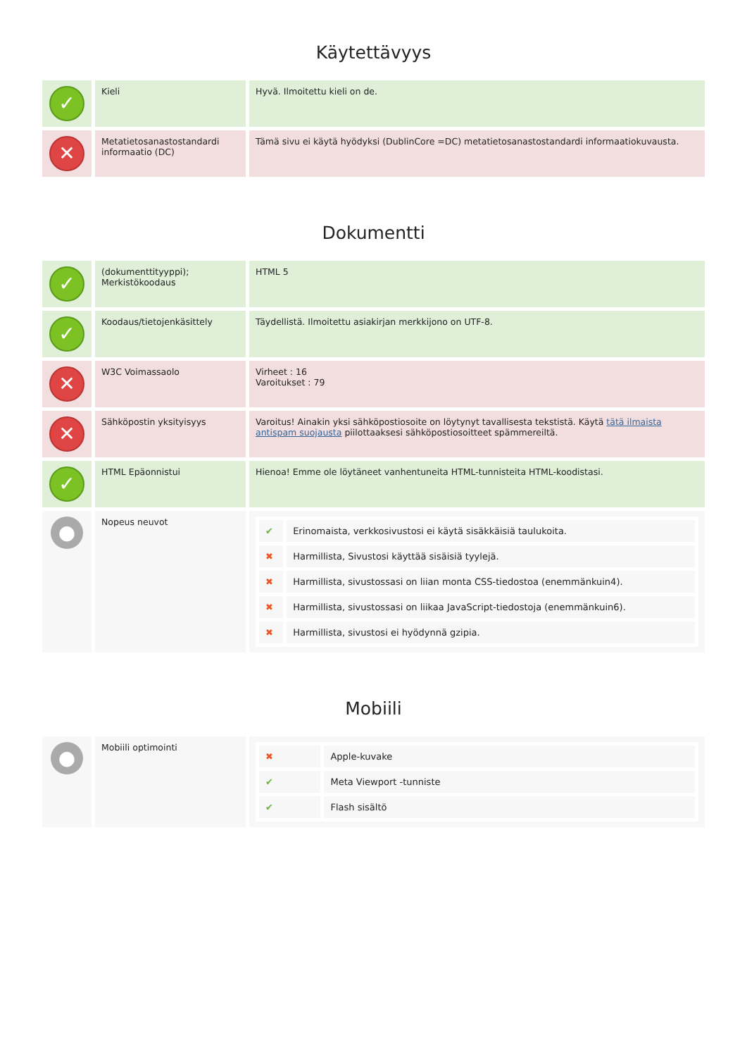Käytettävyys
| ✓ | Kieli | Hyvä. Ilmoitettu kieli on de. |
| ✕ | Metatietosanastostandardi informaatio (DC) | Tämä sivu ei käytä hyödyksi (DublinCore =DC) metatietosanastostandardi informaatiokuvausta. |
Dokumentti
| ✓ | (dokumenttityyppi); Merkistökoodaus | HTML 5 |
| ✓ | Koodaus/tietojenkäsittely | Täydellistä. Ilmoitettu asiakirjan merkkijono on UTF-8. |
| ✕ | W3C Voimassaolo | Virheet : 16 Varoitukset : 79 |
| ✕ | Sähköpostin yksityisyys | Varoitus! Ainakin yksi sähköpostiosoite on löytynyt tavallisesta tekstistä. Käytä tätä ilmaista antispam suojausta piilottaaksesi sähköpostiosoitteet spämmereiltä. |
| ✓ | HTML Epäonnistui | Hienoa! Emme ole löytäneet vanhentuneita HTML-tunnisteita HTML-koodistasi. |
| ● | Nopeus neuvot | / ✔ / Erinomaista, verkkosivustosi ei käytä sisäkkäisiä taulukoita. / / ✖ / Harmillista, Sivustosi käyttää sisäisiä tyylejä. / / ✖ / Harmillista, sivustossasi on liian monta CSS-tiedostoa (enemmänkuin4). / / ✖ / Harmillista, sivustossasi on liikaa JavaScript-tiedostoja (enemmänkuin6). / / ✖ / Harmillista, sivustosi ei hyödynnä gzipia. / |
Mobiili
| ● | Mobiili optimointi | / ✖ / Apple-kuvake / / ✔ / Meta Viewport -tunniste / / ✔ / Flash sisältö / |